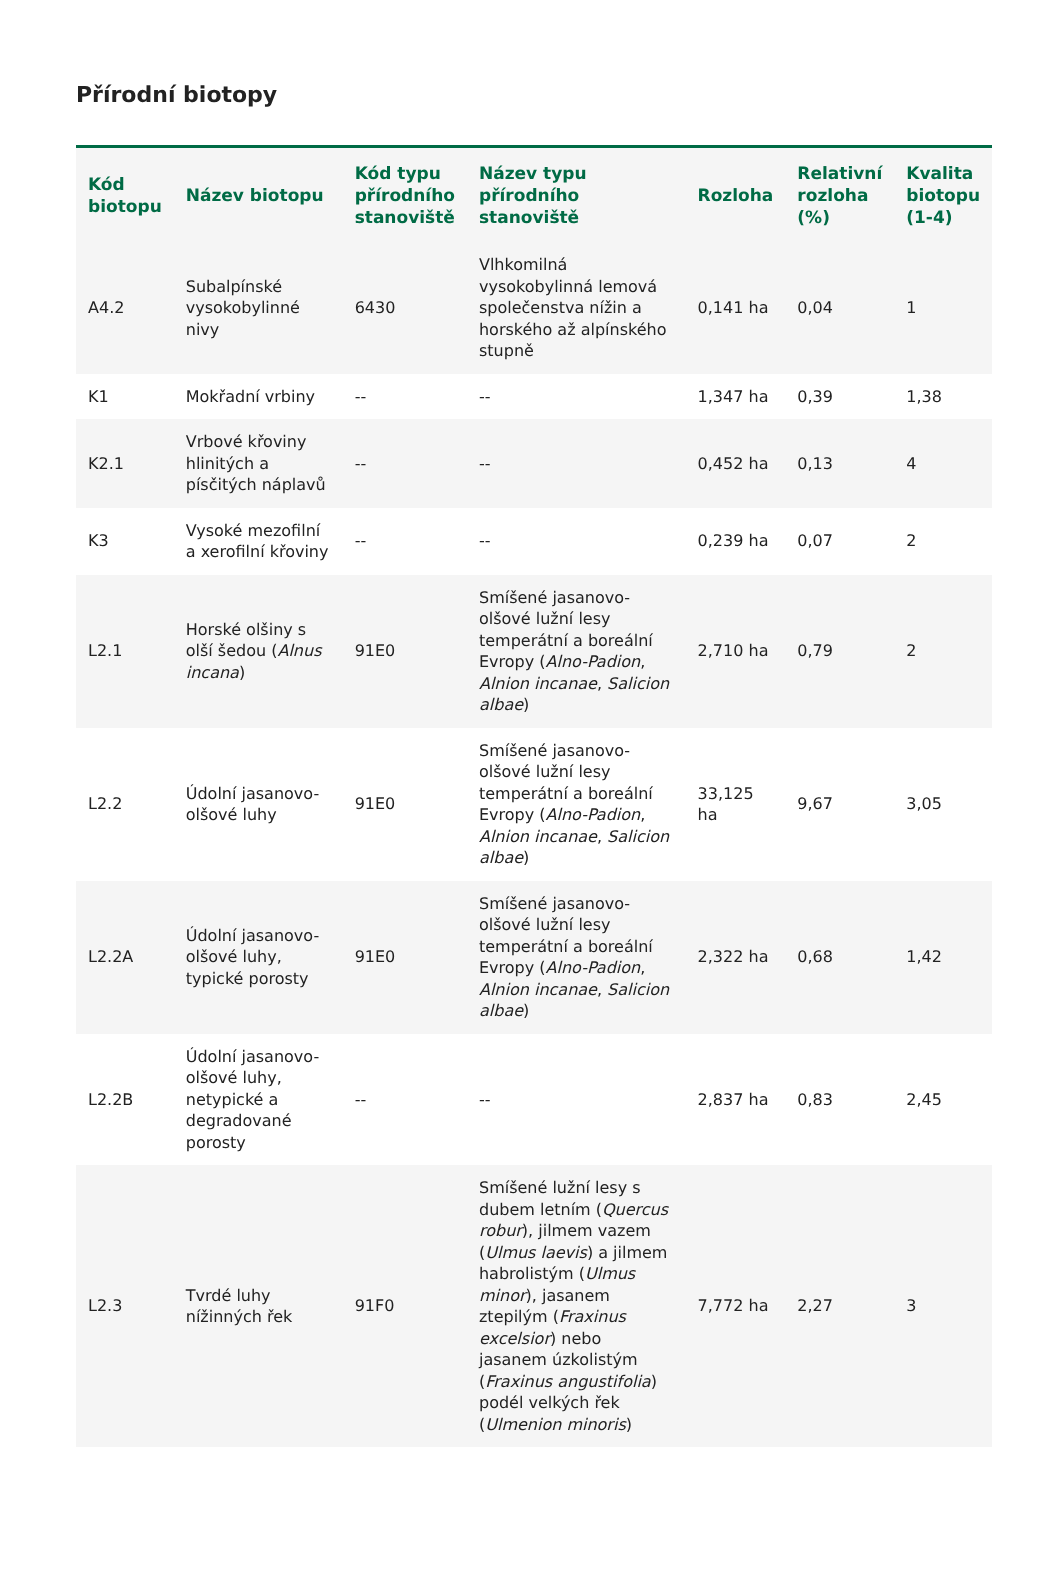Přírodní biotopy
| Kód biotopu | Název biotopu | Kód typu přírodního stanoviště | Název typu přírodního stanoviště | Rozloha | Relativní rozloha (%) | Kvalita biotopu (1-4) |
| --- | --- | --- | --- | --- | --- | --- |
| A4.2 | Subalpínské vysokobylinné nivy | 6430 | Vlhkomilná vysokobylinná lemová společenstva nížin a horského až alpínského stupně | 0,141 ha | 0,04 | 1 |
| K1 | Mokřadní vrbiny | -- | -- | 1,347 ha | 0,39 | 1,38 |
| K2.1 | Vrbové křoviny hlinitých a písčitých náplavů | -- | -- | 0,452 ha | 0,13 | 4 |
| K3 | Vysoké mezofilní a xerofilní křoviny | -- | -- | 0,239 ha | 0,07 | 2 |
| L2.1 | Horské olšiny s olší šedou ( Alnus incana ) | 91E0 | Smíšené jasanovo-olšové lužní lesy temperátní a boreální Evropy ( Alno-Padion , Alnion incanae , Salicion albae ) | 2,710 ha | 0,79 | 2 |
| L2.2 | Údolní jasanovo-olšové luhy | 91E0 | Smíšené jasanovo-olšové lužní lesy temperátní a boreální Evropy ( Alno-Padion , Alnion incanae , Salicion albae ) | 33,125 ha | 9,67 | 3,05 |
| L2.2A | Údolní jasanovo-olšové luhy, typické porosty | 91E0 | Smíšené jasanovo-olšové lužní lesy temperátní a boreální Evropy ( Alno-Padion , Alnion incanae , Salicion albae ) | 2,322 ha | 0,68 | 1,42 |
| L2.2B | Údolní jasanovo-olšové luhy, netypické a degradované porosty | -- | -- | 2,837 ha | 0,83 | 2,45 |
| L2.3 | Tvrdé luhy nížinných řek | 91F0 | Smíšené lužní lesy s dubem letním ( Quercus robur ), jilmem vazem ( Ulmus laevis ) a jilmem habrolistým ( Ulmus minor ), jasanem ztepilým ( Fraxinus excelsior ) nebo jasanem úzkolistým ( Fraxinus angustifolia ) podél velkých řek ( Ulmenion minoris ) | 7,772 ha | 2,27 | 3 |